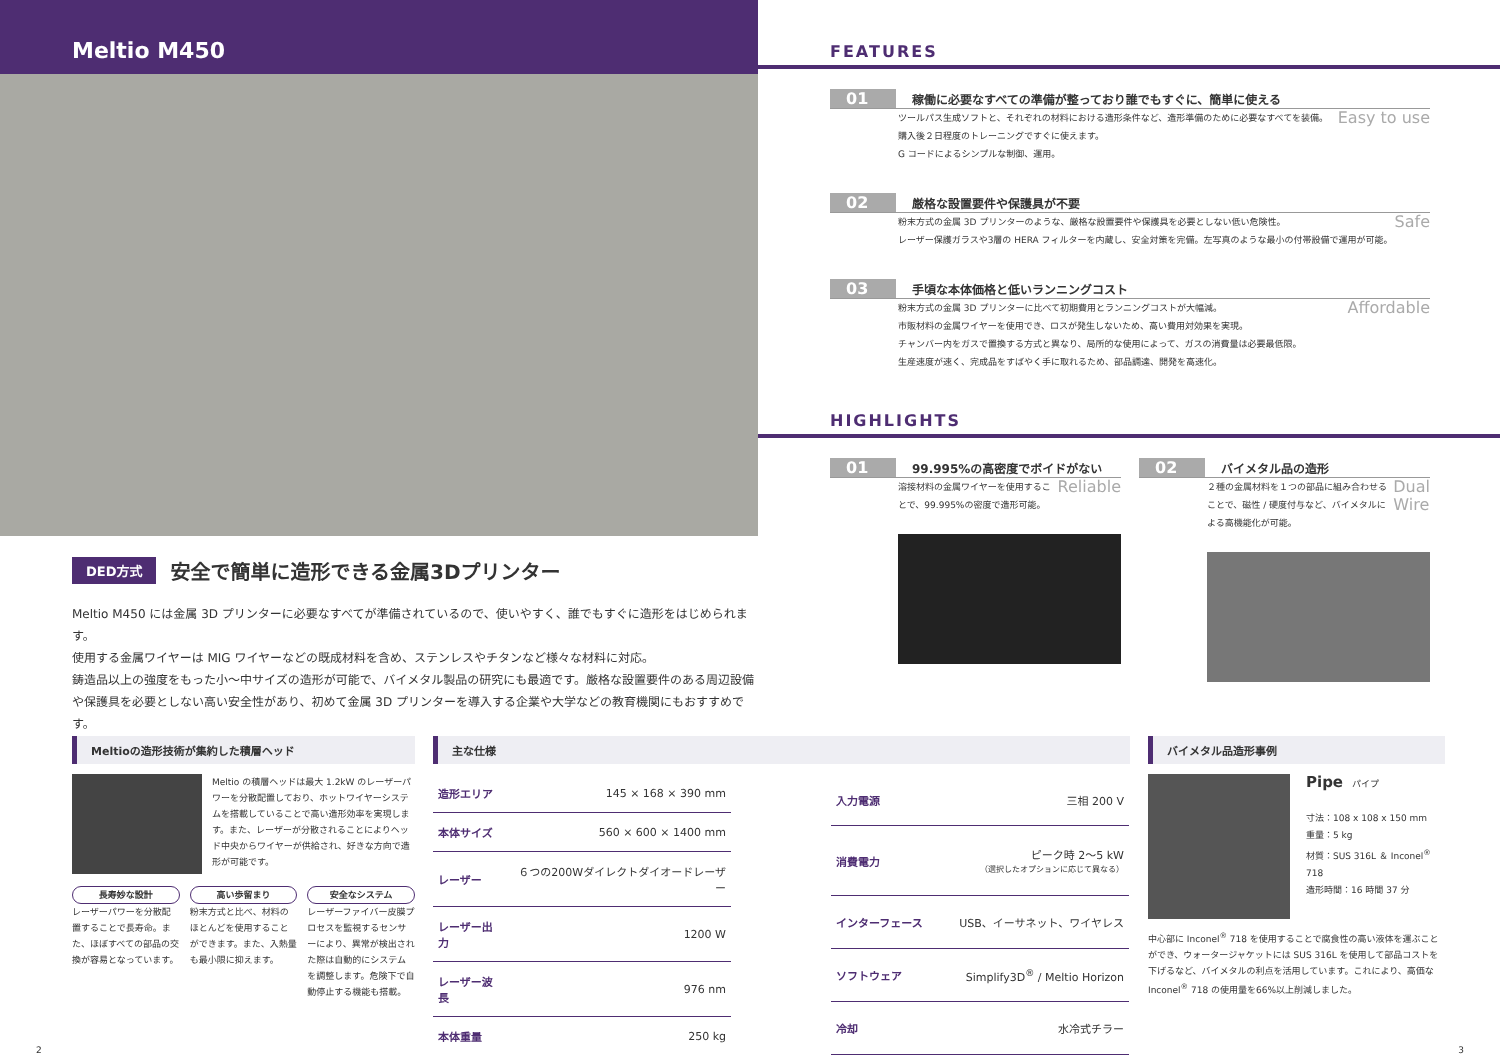Meltio M450
DED方式 安全で簡単に造形できる金属3Dプリンター
Meltio M450 には金属 3D プリンターに必要なすべてが準備されているので、使いやすく、誰でもすぐに造形をはじめられます。
使用する金属ワイヤーは MIG ワイヤーなどの既成材料を含め、ステンレスやチタンなど様々な材料に対応。
鋳造品以上の強度をもった小〜中サイズの造形が可能で、バイメタル製品の研究にも最適です。厳格な設置要件のある周辺設備や保護具を必要としない高い安全性があり、初めて金属 3D プリンターを導入する企業や大学などの教育機関にもおすすめです。
FEATURES
01 稼働に必要なすべての準備が整っており誰でもすぐに、簡単に使える
ツールパス生成ソフトと、それぞれの材料における造形条件など、造形準備のために必要なすべてを装備。
購入後２日程度のトレーニングですぐに使えます。
G コードによるシンプルな制御、運用。
Easy to use
02 厳格な設置要件や保護具が不要
粉末方式の金属 3D プリンターのような、厳格な設置要件や保護具を必要としない低い危険性。
レーザー保護ガラスや3層の HERA フィルターを内蔵し、安全対策を完備。左写真のような最小の付帯設備で運用が可能。
Safe
03 手頃な本体価格と低いランニングコスト
粉末方式の金属 3D プリンターに比べて初期費用とランニングコストが大幅減。
市販材料の金属ワイヤーを使用でき、ロスが発生しないため、高い費用対効果を実現。
チャンバー内をガスで置換する方式と異なり、局所的な使用によって、ガスの消費量は必要最低限。
生産速度が速く、完成品をすばやく手に取れるため、部品調達、開発を高速化。
Affordable
HIGHLIGHTS
01 99.995%の高密度でボイドがない
溶接材料の金属ワイヤーを使用することで、99.995%の密度で造形可能。
Reliable
02 バイメタル品の造形
２種の金属材料を１つの部品に組み合わせることで、磁性 / 硬度付与など、バイメタルによる高機能化が可能。
Dual Wire
Meltioの造形技術が集約した積層ヘッド
Meltio の積層ヘッドは最大 1.2kW のレーザーパワーを分散配置しており、ホットワイヤーシステムを搭載していることで高い造形効率を実現します。また、レーザーが分散されることによりヘッド中央からワイヤーが供給され、好きな方向で造形が可能です。
長寿妙な設計
レーザーパワーを分散配置することで長寿命。また、ほぼすべての部品の交換が容易となっています。
高い歩留まり
粉末方式と比べ、材料のほとんどを使用することができます。また、入熱量も最小限に抑えます。
安全なシステム
レーザーファイバー皮膜プロセスを監視するセンサーにより、異常が検出された際は自動的にシステムを調整します。危険下で自動停止する機能も搭載。
主な仕様
| 造形エリア | 145 × 168 × 390 mm |
| 本体サイズ | 560 × 600 × 1400 mm |
| レーザー | ６つの200Wダイレクトダイオードレーザー |
| レーザー出力 | 1200 W |
| レーザー波長 | 976 nm |
| 本体重量 | 250 kg |
| 入力電源 | 三相 200 V |
| 消費電力 | ピーク時 2～5 kW （選択したオプションに応じて異なる） |
| インターフェース | USB、イーサネット、ワイヤレス |
| ソフトウェア | Simplify3D<sup>®</sup> / Meltio Horizon |
| 冷却 | 水冷式チラー |
バイメタル品造形事例
Pipe　パイプ
寸法：108 x 108 x 150 mm
重量：5 kg
材質：SUS 316L ＆ Inconel<sup>®</sup> 718
造形時間：16 時間 37 分
中心部に Inconel<sup>®</sup> 718 を使用することで腐食性の高い液体を運ぶことができ、ウォータージャケットには SUS 316L を使用して部品コストを下げるなど、バイメタルの利点を活用しています。これにより、高価な Inconel<sup>®</sup> 718 の使用量を66%以上削減しました。
2 3